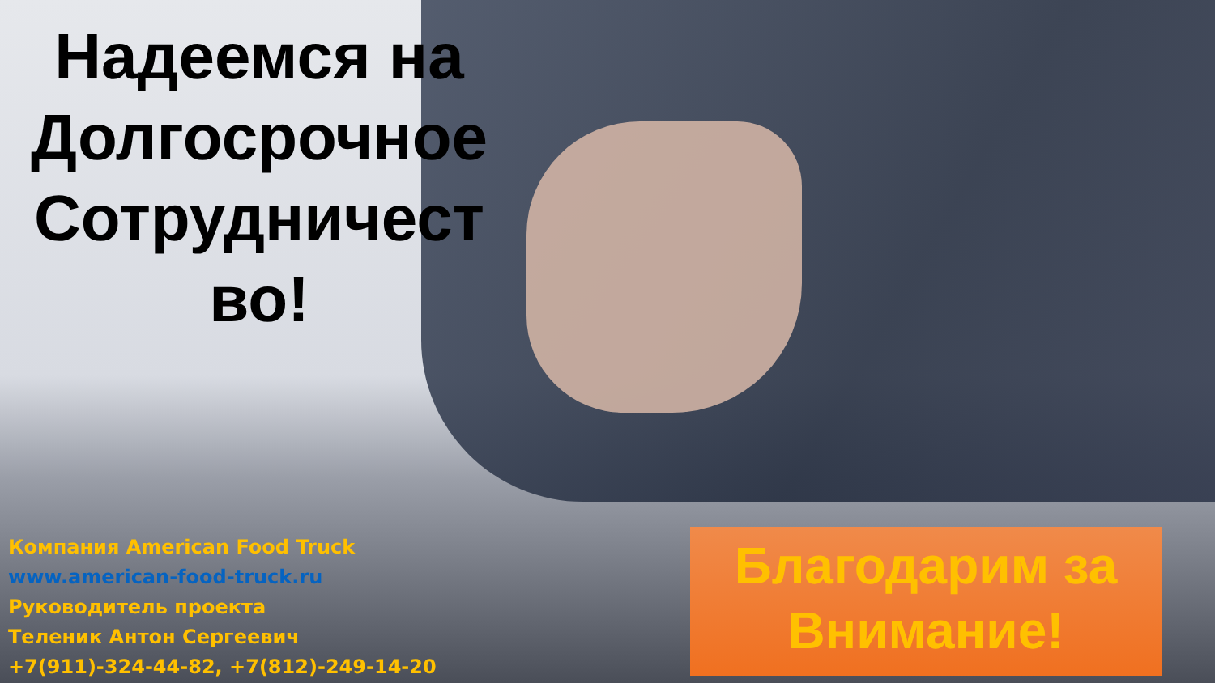Надеемся на Долгосрочное Сотрудничест во!
Компания American Food Truck
www.american-food-truck.ru
Руководитель проекта
Теленик Антон Сергеевич
+7(911)-324-44-82, +7(812)-249-14-20
Благодарим за Внимание!